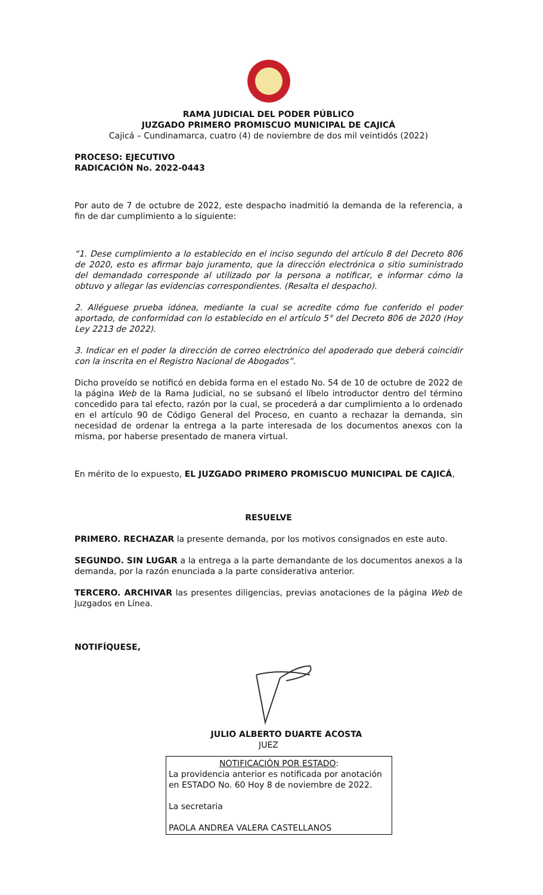RAMA JUDICIAL DEL PODER PÚBLICO
JUZGADO PRIMERO PROMISCUO MUNICIPAL DE CAJICÁ
Cajicá – Cundinamarca, cuatro (4) de noviembre de dos mil veintidós (2022)
PROCESO: EJECUTIVO
RADICACIÓN No. 2022-0443
Por auto de 7 de octubre de 2022, este despacho inadmitió la demanda de la referencia, a fin de dar cumplimiento a lo siguiente:
“1. Dese cumplimiento a lo establecido en el inciso segundo del artículo 8 del Decreto 806 de 2020, esto es afirmar bajo juramento, que la dirección electrónica o sitio suministrado del demandado corresponde al utilizado por la persona a notificar, e informar cómo la obtuvo y allegar las evidencias correspondientes. (Resalta el despacho).
2. Alléguese prueba idónea, mediante la cual se acredite cómo fue conferido el poder aportado, de conformidad con lo establecido en el artículo 5° del Decreto 806 de 2020 (Hoy Ley 2213 de 2022).
3. Indicar en el poder la dirección de correo electrónico del apoderado que deberá coincidir con la inscrita en el Registro Nacional de Abogados”.
Dicho proveído se notificó en debida forma en el estado No. 54 de 10 de octubre de 2022 de la página Web de la Rama Judicial, no se subsanó el líbelo introductor dentro del término concedido para tal efecto, razón por la cual, se procederá a dar cumplimiento a lo ordenado en el artículo 90 de Código General del Proceso, en cuanto a rechazar la demanda, sin necesidad de ordenar la entrega a la parte interesada de los documentos anexos con la misma, por haberse presentado de manera virtual.
En mérito de lo expuesto, EL JUZGADO PRIMERO PROMISCUO MUNICIPAL DE CAJICÁ,
RESUELVE
PRIMERO. RECHAZAR la presente demanda, por los motivos consignados en este auto.
SEGUNDO. SIN LUGAR a la entrega a la parte demandante de los documentos anexos a la demanda, por la razón enunciada a la parte considerativa anterior.
TERCERO. ARCHIVAR las presentes diligencias, previas anotaciones de la página Web de Juzgados en Línea.
NOTIFÍQUESE,
JULIO ALBERTO DUARTE ACOSTA
JUEZ
NOTIFICACIÓN POR ESTADO:
La providencia anterior es notificada por anotación en ESTADO No. 60 Hoy 8 de noviembre de 2022.
La secretaria
PAOLA ANDREA VALERA CASTELLANOS